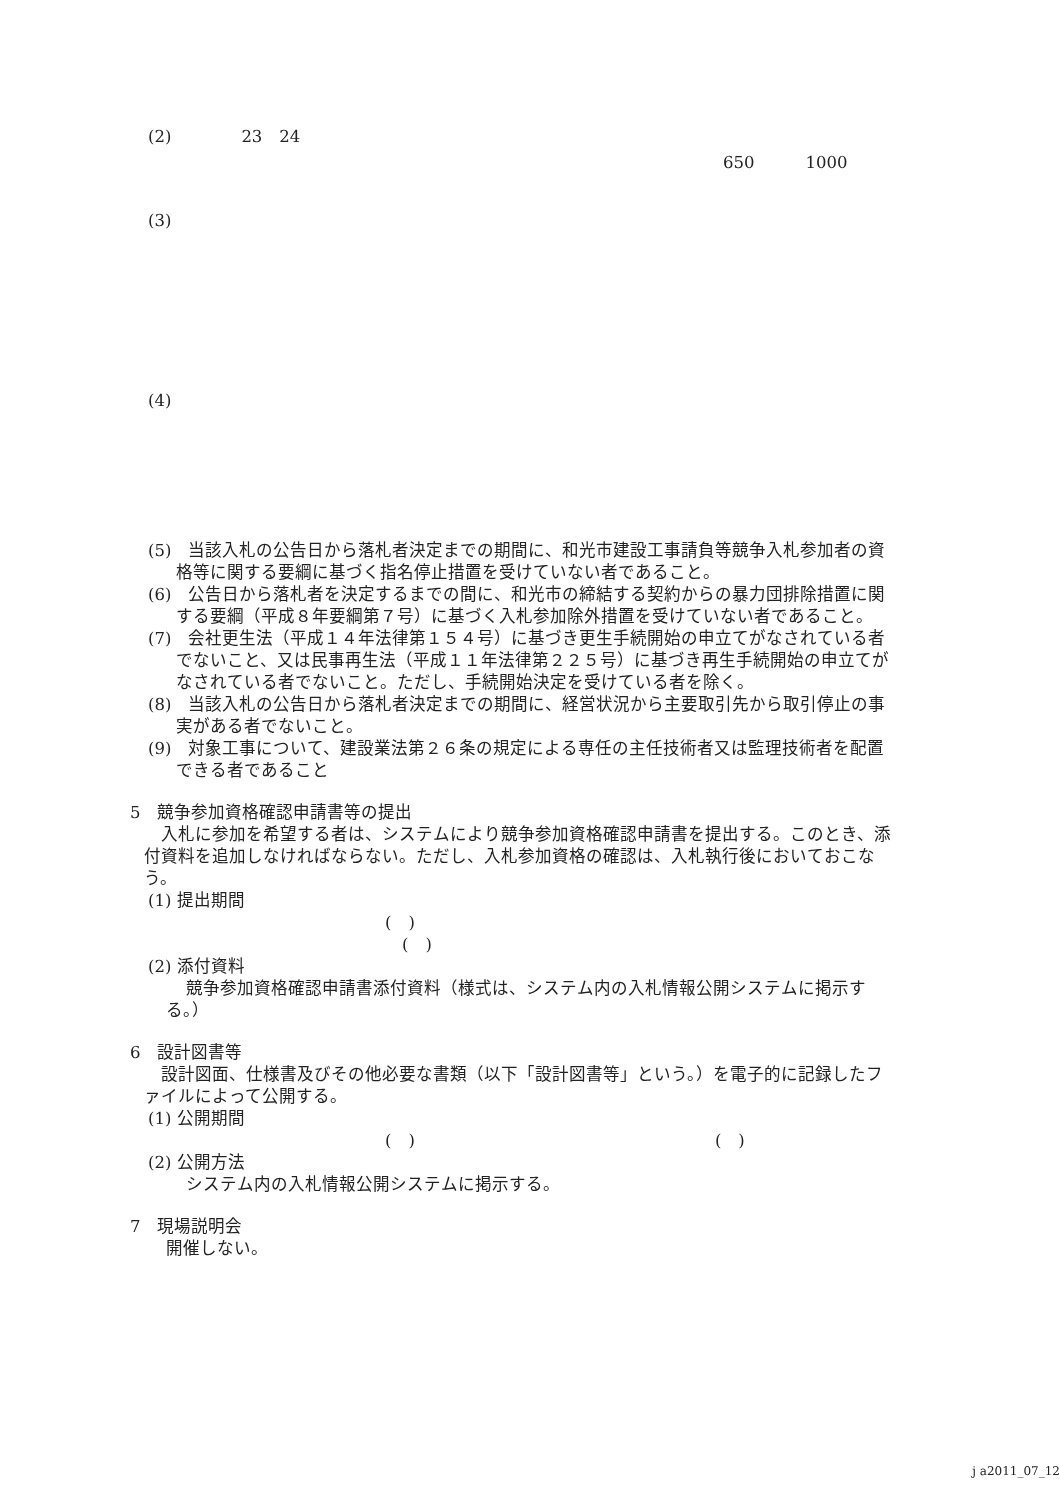(2) 23　24
650　　　1000
(3)
(4)
(5)　当該入札の公告日から落札者決定までの期間に、和光市建設工事請負等競争入札参加者の資格等に関する要綱に基づく指名停止措置を受けていない者であること。
(6)　公告日から落札者を決定するまでの間に、和光市の締結する契約からの暴力団排除措置に関する要綱（平成８年要綱第７号）に基づく入札参加除外措置を受けていない者であること。
(7)　会社更生法（平成１４年法律第１５４号）に基づき更生手続開始の申立てがなされている者でないこと、又は民事再生法（平成１１年法律第２２５号）に基づき再生手続開始の申立てがなされている者でないこと。ただし、手続開始決定を受けている者を除く。
(8)　当該入札の公告日から落札者決定までの期間に、経営状況から主要取引先から取引停止の事実がある者でないこと。
(9)　対象工事について、建設業法第２６条の規定による専任の主任技術者又は監理技術者を配置できる者であること
5　競争参加資格確認申請書等の提出
　入札に参加を希望する者は、システムにより競争参加資格確認申請書を提出する。このとき、添付資料を追加しなければならない。ただし、入札参加資格の確認は、入札執行後においておこなう。
(1) 提出期間
(　)
(　)
(2) 添付資料
競争参加資格確認申請書添付資料（様式は、システム内の入札情報公開システムに掲示する。）
6　設計図書等
　設計図面、仕様書及びその他必要な書類（以下「設計図書等」という。）を電子的に記録したファイルによって公開する。
(1) 公開期間
(　) (　)
(2) 公開方法
システム内の入札情報公開システムに掲示する。
7　現場説明会
開催しない。
j a2011_07_12